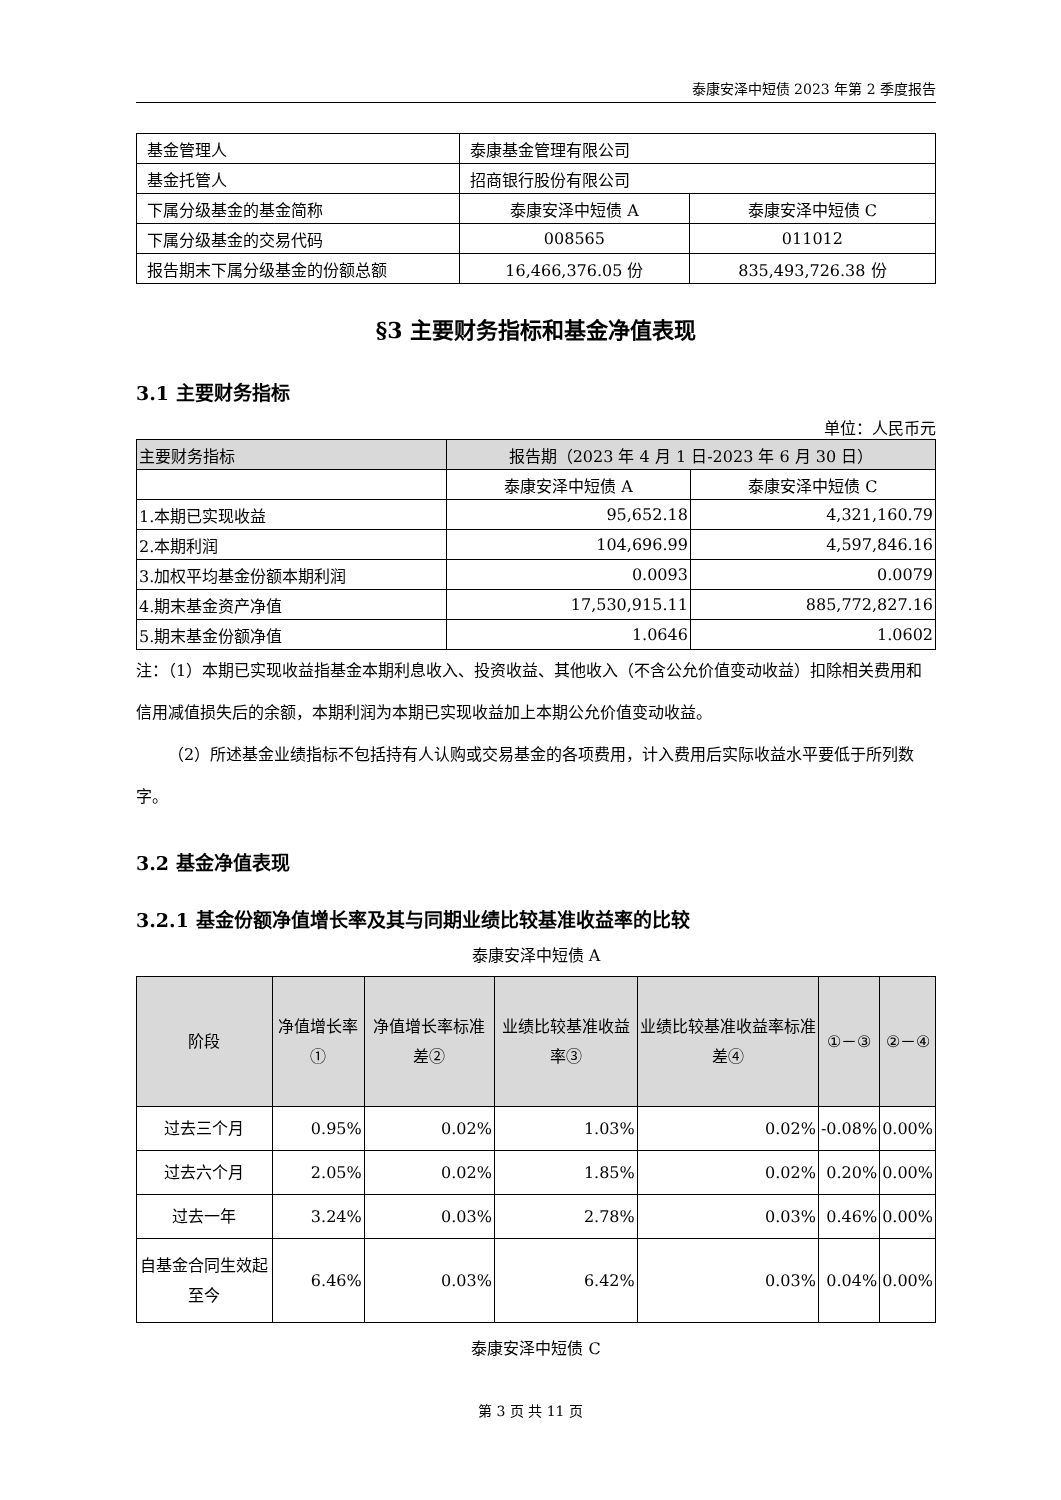泰康安泽中短债 2023 年第 2 季度报告
| 基金管理人 | 泰康基金管理有限公司 | |
| 基金托管人 | 招商银行股份有限公司 | |
| 下属分级基金的基金简称 | 泰康安泽中短债 A | 泰康安泽中短债 C |
| 下属分级基金的交易代码 | 008565 | 011012 |
| 报告期末下属分级基金的份额总额 | 16,466,376.05 份 | 835,493,726.38 份 |
§3 主要财务指标和基金净值表现
3.1 主要财务指标
单位：人民币元
| 主要财务指标 | 报告期（2023 年 4 月 1 日-2023 年 6 月 30 日） | |
| | 泰康安泽中短债 A | 泰康安泽中短债 C |
| 1.本期已实现收益 | 95,652.18 | 4,321,160.79 |
| 2.本期利润 | 104,696.99 | 4,597,846.16 |
| 3.加权平均基金份额本期利润 | 0.0093 | 0.0079 |
| 4.期末基金资产净值 | 17,530,915.11 | 885,772,827.16 |
| 5.期末基金份额净值 | 1.0646 | 1.0602 |
注：（1）本期已实现收益指基金本期利息收入、投资收益、其他收入（不含公允价值变动收益）扣除相关费用和信用减值损失后的余额，本期利润为本期已实现收益加上本期公允价值变动收益。
（2）所述基金业绩指标不包括持有人认购或交易基金的各项费用，计入费用后实际收益水平要低于所列数字。
3.2 基金净值表现
3.2.1 基金份额净值增长率及其与同期业绩比较基准收益率的比较
泰康安泽中短债 A
| 阶段 | 净值增长率① | 净值增长率标准差② | 业绩比较基准收益率③ | 业绩比较基准收益率标准差④ | ①－③ | ②－④ |
| --- | --- | --- | --- | --- | --- | --- |
| 过去三个月 | 0.95% | 0.02% | 1.03% | 0.02% | -0.08% | 0.00% |
| 过去六个月 | 2.05% | 0.02% | 1.85% | 0.02% | 0.20% | 0.00% |
| 过去一年 | 3.24% | 0.03% | 2.78% | 0.03% | 0.46% | 0.00% |
| 自基金合同生效起至今 | 6.46% | 0.03% | 6.42% | 0.03% | 0.04% | 0.00% |
泰康安泽中短债 C
第 3 页 共 11 页